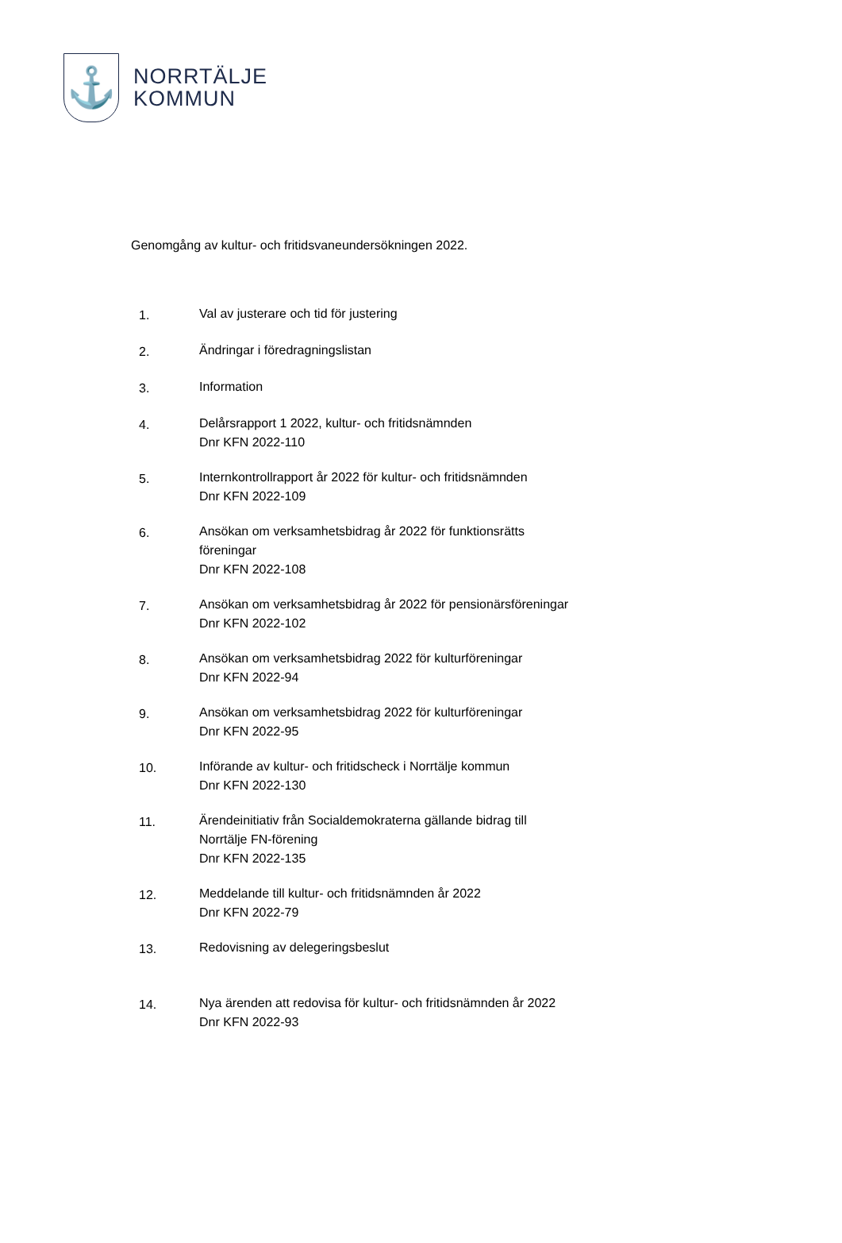⚓
NORRTÄLJE
KOMMUN
Genomgång av kultur- och fritidsvaneundersökningen 2022.
1. Val av justerare och tid för justering
2. Ändringar i föredragningslistan
3. Information
4. Delårsrapport 1 2022, kultur- och fritidsnämnden
Dnr KFN 2022-110
5. Internkontrollrapport år 2022 för kultur- och fritidsnämnden
Dnr KFN 2022-109
6. Ansökan om verksamhetsbidrag år 2022 för funktionsrätts
föreningar
Dnr KFN 2022-108
7. Ansökan om verksamhetsbidrag år 2022 för pensionärsföreningar
Dnr KFN 2022-102
8. Ansökan om verksamhetsbidrag 2022 för kulturföreningar
Dnr KFN 2022-94
9. Ansökan om verksamhetsbidrag 2022 för kulturföreningar
Dnr KFN 2022-95
10. Införande av kultur- och fritidscheck i Norrtälje kommun
Dnr KFN 2022-130
11. Ärendeinitiativ från Socialdemokraterna gällande bidrag till
Norrtälje FN-förening
Dnr KFN 2022-135
12. Meddelande till kultur- och fritidsnämnden år 2022
Dnr KFN 2022-79
13. Redovisning av delegeringsbeslut
14. Nya ärenden att redovisa för kultur- och fritidsnämnden år 2022
Dnr KFN 2022-93